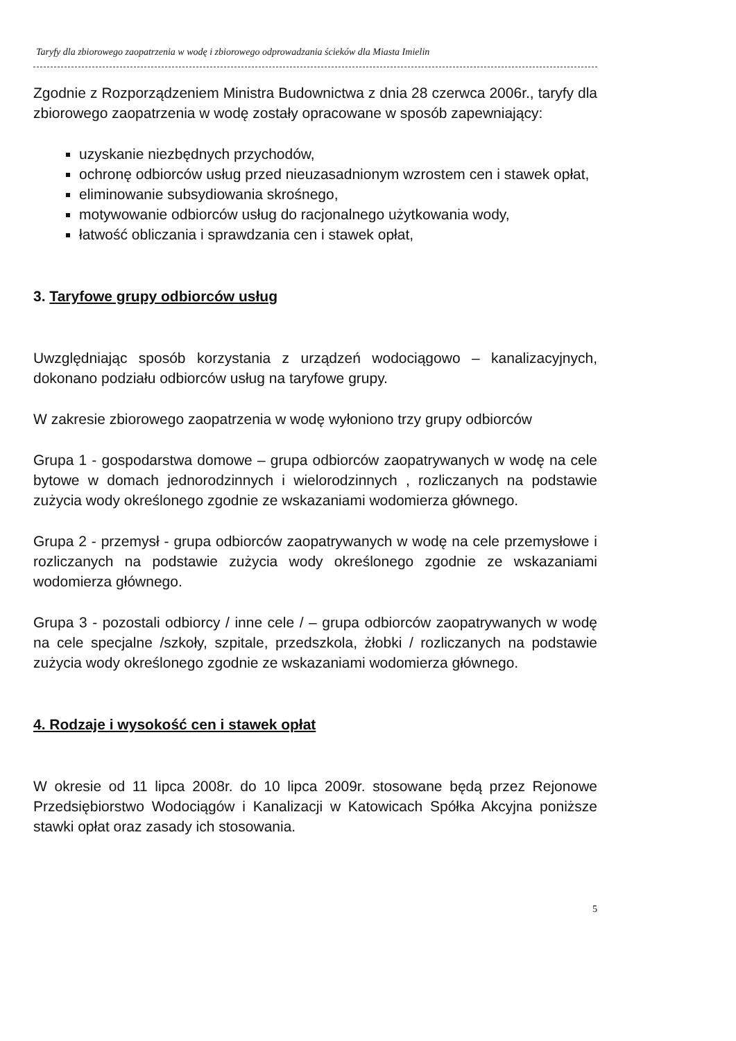Taryfy dla zbiorowego zaopatrzenia w wodę i zbiorowego odprowadzania ścieków dla Miasta Imielin
Zgodnie z Rozporządzeniem Ministra Budownictwa z dnia 28 czerwca 2006r., taryfy dla zbiorowego zaopatrzenia w wodę zostały opracowane w sposób zapewniający:
uzyskanie niezbędnych przychodów,
ochronę odbiorców usług przed nieuzasadnionym wzrostem cen i stawek opłat,
eliminowanie subsydiowania skrośnego,
motywowanie odbiorców usług do racjonalnego użytkowania wody,
łatwość obliczania i sprawdzania cen i stawek opłat,
3. Taryfowe grupy odbiorców usług
Uwzględniając sposób korzystania z urządzeń wodociągowo – kanalizacyjnych, dokonano podziału odbiorców usług na taryfowe grupy.
W zakresie zbiorowego zaopatrzenia w wodę wyłoniono trzy grupy odbiorców
Grupa 1 - gospodarstwa domowe – grupa odbiorców zaopatrywanych w wodę na cele bytowe w domach jednorodzinnych i wielorodzinnych , rozliczanych na podstawie zużycia wody określonego zgodnie ze wskazaniami wodomierza głównego.
Grupa 2 - przemysł - grupa odbiorców zaopatrywanych w wodę na cele przemysłowe i rozliczanych na podstawie zużycia wody określonego zgodnie ze wskazaniami wodomierza głównego.
Grupa 3 - pozostali odbiorcy / inne cele / – grupa odbiorców zaopatrywanych w wodę na cele specjalne /szkoły, szpitale, przedszkola, żłobki / rozliczanych na podstawie zużycia wody określonego zgodnie ze wskazaniami wodomierza głównego.
4. Rodzaje i wysokość cen i stawek opłat
W okresie od 11 lipca 2008r. do 10 lipca 2009r. stosowane będą przez Rejonowe Przedsiębiorstwo Wodociągów i Kanalizacji w Katowicach Spółka Akcyjna poniższe stawki opłat oraz zasady ich stosowania.
5